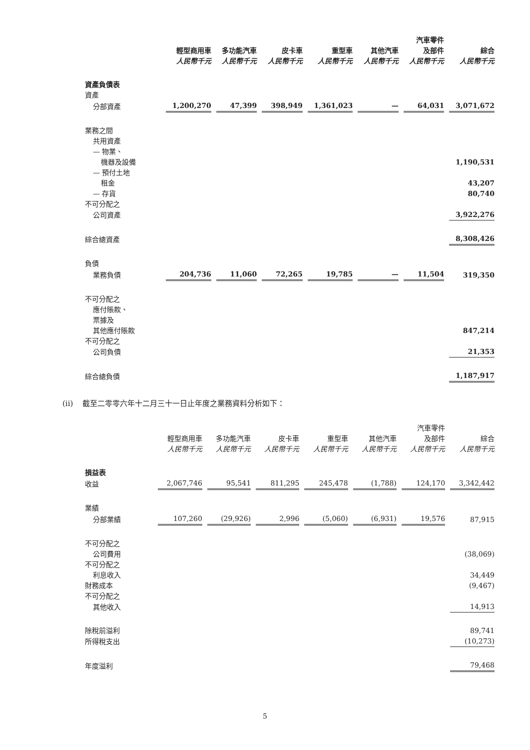| | | | | | | 汽車零件 | |
| --- | --- | --- | --- | --- | --- | --- | --- |
| | 輕型商用車 | 多功能汽車 | 皮卡車 | 重型車 | 其他汽車 | 及部件 | 綜合 |
| | 人民幣千元 | 人民幣千元 | 人民幣千元 | 人民幣千元 | 人民幣千元 | 人民幣千元 | 人民幣千元 |
| 資產負債表 | | | | | | | |
| 資產 | | | | | | | |
| 分部資產 | 1,200,270 | 47,399 | 398,949 | 1,361,023 | — | 64,031 | 3,071,672 |
| 業務之間 | | | | | | | |
| 共用資產 | | | | | | | |
| — 物業、 | | | | | | | |
| 機器及設備 | | | | | | | 1,190,531 |
| — 預付土地 | | | | | | | |
| 租金 | | | | | | | 43,207 |
| — 存貨 | | | | | | | 80,740 |
| 不可分配之 | | | | | | | |
| 公司資產 | | | | | | | 3,922,276 |
| 綜合總資產 | | | | | | | 8,308,426 |
| 負債 | | | | | | | |
| 業務負債 | 204,736 | 11,060 | 72,265 | 19,785 | — | 11,504 | 319,350 |
| 不可分配之 | | | | | | | |
| 應付賬款、 | | | | | | | |
| 票據及 | | | | | | | |
| 其他應付賬款 | | | | | | | 847,214 |
| 不可分配之 | | | | | | | |
| 公司負債 | | | | | | | 21,353 |
| 綜合總負債 | | | | | | | 1,187,917 |
(ii) 截至二零零六年十二月三十一日止年度之業務資料分析如下：
| | | | | | | 汽車零件 | |
| --- | --- | --- | --- | --- | --- | --- | --- |
| | 輕型商用車 | 多功能汽車 | 皮卡車 | 重型車 | 其他汽車 | 及部件 | 綜合 |
| | 人民幣千元 | 人民幣千元 | 人民幣千元 | 人民幣千元 | 人民幣千元 | 人民幣千元 | 人民幣千元 |
| 損益表 | | | | | | | |
| 收益 | 2,067,746 | 95,541 | 811,295 | 245,478 | (1,788) | 124,170 | 3,342,442 |
| 業績 | | | | | | | |
| 分部業績 | 107,260 | (29,926) | 2,996 | (5,060) | (6,931) | 19,576 | 87,915 |
| 不可分配之 | | | | | | | |
| 公司費用 | | | | | | | (38,069) |
| 不可分配之 | | | | | | | |
| 利息收入 | | | | | | | 34,449 |
| 財務成本 | | | | | | | (9,467) |
| 不可分配之 | | | | | | | |
| 其他收入 | | | | | | | 14,913 |
| 除稅前溢利 | | | | | | | 89,741 |
| 所得稅支出 | | | | | | | (10,273) |
| 年度溢利 | | | | | | | 79,468 |
5